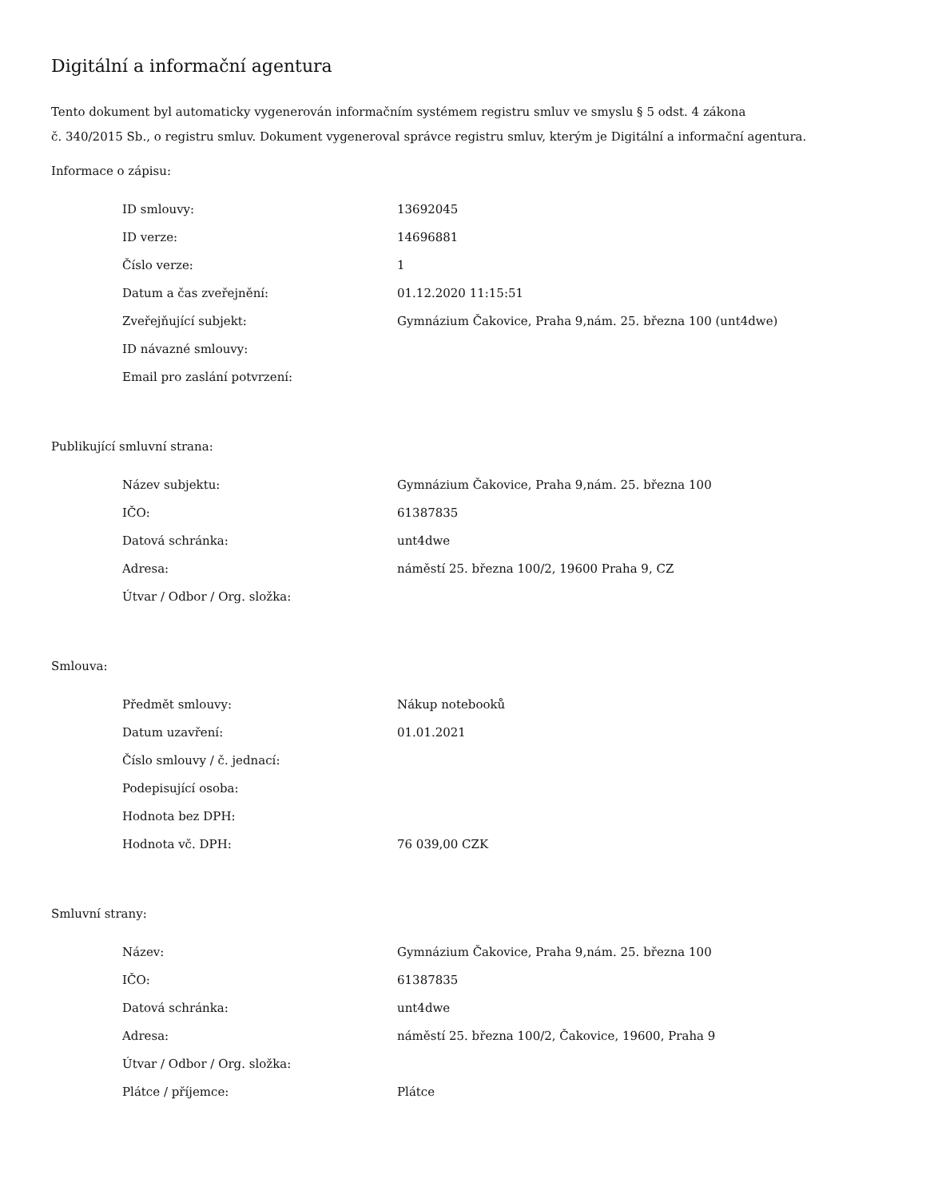Digitální a informační agentura
Tento dokument byl automaticky vygenerován informačním systémem registru smluv ve smyslu § 5 odst. 4 zákona
č. 340/2015 Sb., o registru smluv. Dokument vygeneroval správce registru smluv, kterým je Digitální a informační agentura.
Informace o zápisu:
| ID smlouvy: | 13692045 |
| ID verze: | 14696881 |
| Číslo verze: | 1 |
| Datum a čas zveřejnění: | 01.12.2020 11:15:51 |
| Zveřejňující subjekt: | Gymnázium Čakovice, Praha 9,nám. 25. března 100 (unt4dwe) |
| ID návazné smlouvy: | |
| Email pro zaslání potvrzení: | |
Publikující smluvní strana:
| Název subjektu: | Gymnázium Čakovice, Praha 9,nám. 25. března 100 |
| IČO: | 61387835 |
| Datová schránka: | unt4dwe |
| Adresa: | náměstí 25. března 100/2, 19600 Praha 9, CZ |
| Útvar / Odbor / Org. složka: | |
Smlouva:
| Předmět smlouvy: | Nákup notebooků |
| Datum uzavření: | 01.01.2021 |
| Číslo smlouvy / č. jednací: | |
| Podepisující osoba: | |
| Hodnota bez DPH: | |
| Hodnota vč. DPH: | 76 039,00 CZK |
Smluvní strany:
| Název: | Gymnázium Čakovice, Praha 9,nám. 25. března 100 |
| IČO: | 61387835 |
| Datová schránka: | unt4dwe |
| Adresa: | náměstí 25. března 100/2, Čakovice, 19600, Praha 9 |
| Útvar / Odbor / Org. složka: | |
| Plátce / příjemce: | Plátce |